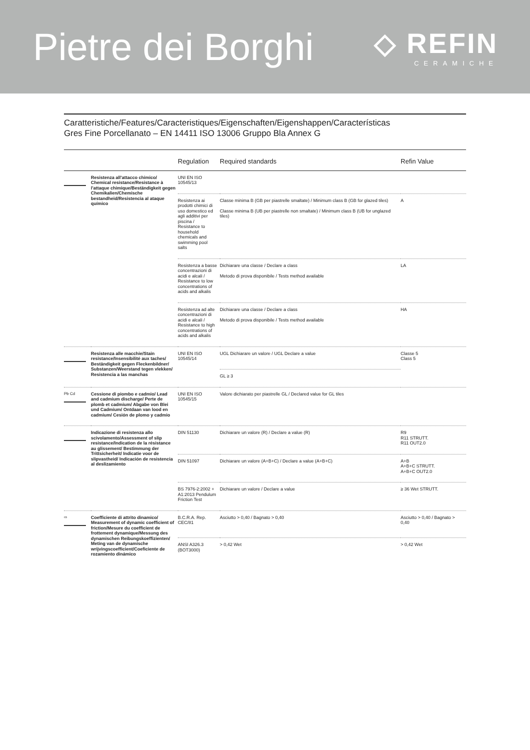Pietre dei Borghi
◇ REFIN
CERAMICHE
Caratteristiche/Features/Caracteristiques/Eigenschaften/Eigenshappen/Características
Gres Fine Porcellanato – EN 14411 ISO 13006 Gruppo Bla Annex G
| | | Regulation | Required standards | Refin Value |
| --- | --- | --- | --- | --- |
| | Resistenza all'attacco chimico/ Chemical resistance/Resistance à l'attaque chimique/Beständigkeit gegen Chemikalien/Chemische bestandheid/Resistencia al ataque químico | UNI EN ISO 10545/13 | | |
| | | Resistenza ai prodotti chimici di uso domestico ed agli additivi per piscina / Resistance to household chemicals and swimming pool salts | Classe minima B (GB per piastrelle smaltate) / Minimum class B (GB for glazed tiles) Classe minima B (UB per piastrelle non smaltate) / Minimum class B (UB for unglazed tiles) | A |
| | | Resistenza a basse concentrazioni di acidi e alcali / Resistance to low concentrations of acids and alkalis | Dichiarare una classe / Declare a class Metodo di prova disponibile / Tests method available | LA |
| | | Resistenza ad alte concentrazioni di acidi e alcali / Resistance to high concentrations of acids and alkalis | Dichiarare una classe / Declare a class Metodo di prova disponibile / Tests method available | HA |
| | Resistenza alle macchie/Stain resistance/Insensibilité aux taches/ Beständigkeit gegen Fleckenbildner/ Substanzen/Weerstand tegen vlekken/ Resistencia a las manchas | UNI EN ISO 10545/14 | UGL Dichiarare un valore / UGL Declare a value | Classe 5 Class 5 |
| | | | GL ≥ 3 | |
| Pb Cd | Cessione di piombo e cadmio/ Lead and cadmium discharge/ Perte de plomb et cadmium/ Abgabe von Blei und Cadmium/ Ontdaan van lood en cadmium/ Cesión de plomo y cadmio | UNI EN ISO 10545/15 | Valore dichiarato per piastrelle GL / Declared value for GL tiles | |
| | Indicazione di resistenza allo scivolamento/Assessment of slip resistance/Indication de la résistance au glissement/ Bestimmung der Trittsicherheit/ Indicatie voor de slipvastheid/ Indicación de resistencia al deslizamiento | DIN 51130 | Dichiarare un valore (R) / Declare a value (R) | R9 R11 STRUTT. R11 OUT2.0 |
| | | DIN 51097 | Dichiarare un valore (A+B+C) / Declare a value (A+B+C) | A+B A+B+C STRUTT. A+B+C OUT2.0 |
| | | BS 7976-2:2002 + A1:2013 Pendulum Friction Test | Dichiarare un valore / Declare a value | ≥ 36 Wet STRUTT. |
| ⇨ | Coefficiente di attrito dinamico/ Measurement of dynamic coefficient of friction/Mesure du coefficient de frottement dynamique/Messung des dynamischen Reibungskoeffizienten/ Meting van de dynamische wrijvingscoefficient/Coeficiente de rozamiento dinámico | B.C.R.A. Rep. CEC/81 | Asciutto > 0,40 / Bagnato > 0,40 | Asciutto > 0,40 / Bagnato > 0,40 |
| | | ANSI A326.3 (BOT3000) | > 0,42 Wet | > 0,42 Wet |